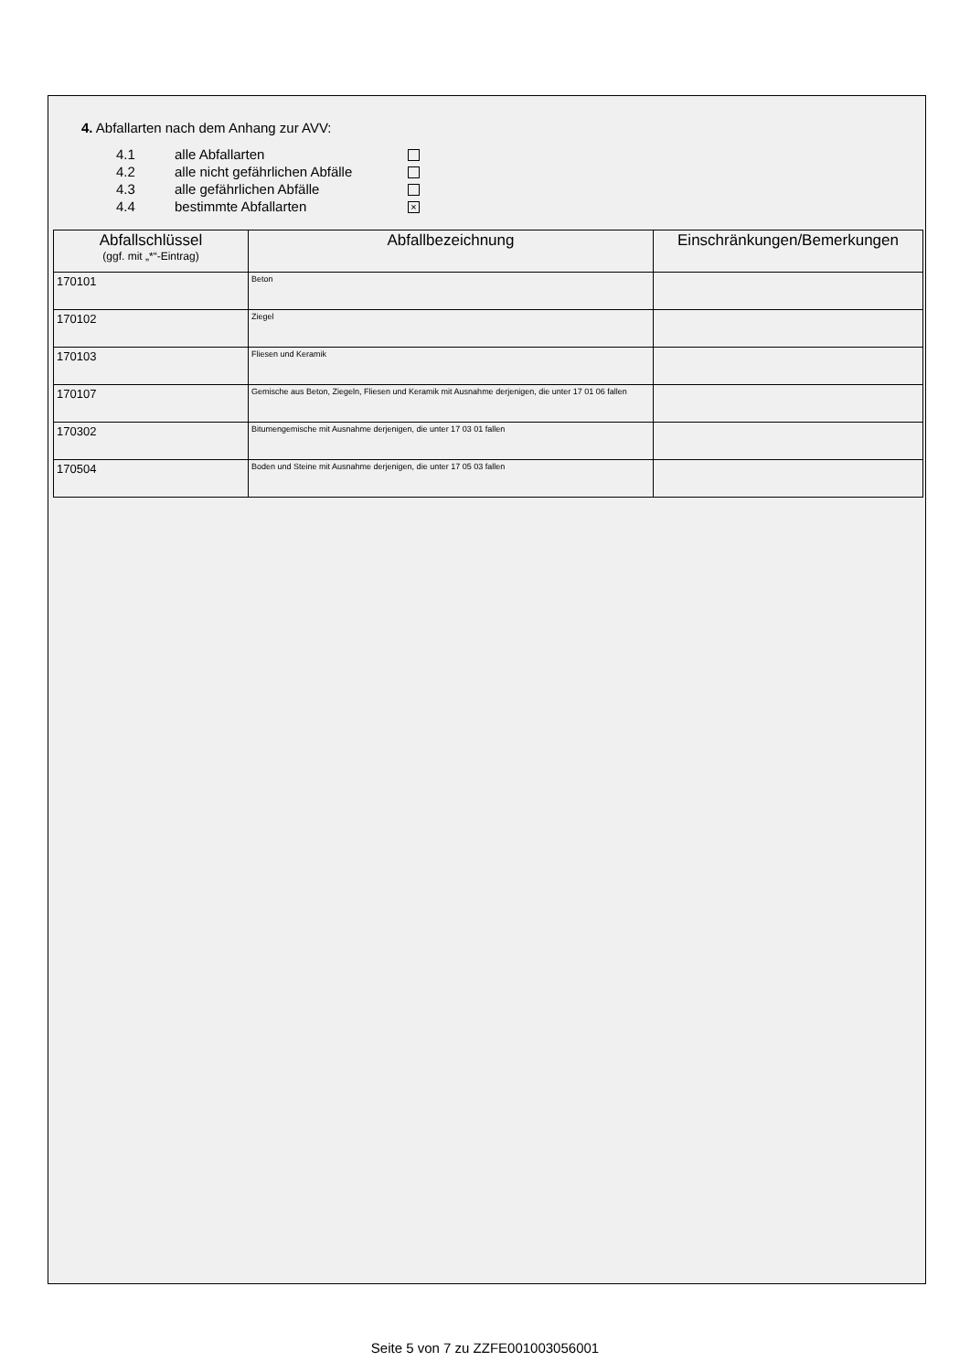4. Abfallarten nach dem Anhang zur AVV:
4.1 alle Abfallarten
4.2 alle nicht gefährlichen Abfälle
4.3 alle gefährlichen Abfälle
4.4 bestimmte Abfallarten ×
| Abfallschlüssel (ggf. mit „*“-Eintrag) | Abfallbezeichnung | Einschränkungen/Bemerkungen |
| --- | --- | --- |
| 170101 | Beton | |
| 170102 | Ziegel | |
| 170103 | Fliesen und Keramik | |
| 170107 | Gemische aus Beton, Ziegeln, Fliesen und Keramik mit Ausnahme derjenigen, die unter 17 01 06 fallen | |
| 170302 | Bitumengemische mit Ausnahme derjenigen, die unter 17 03 01 fallen | |
| 170504 | Boden und Steine mit Ausnahme derjenigen, die unter 17 05 03 fallen | |
Seite 5 von 7 zu ZZFE001003056001